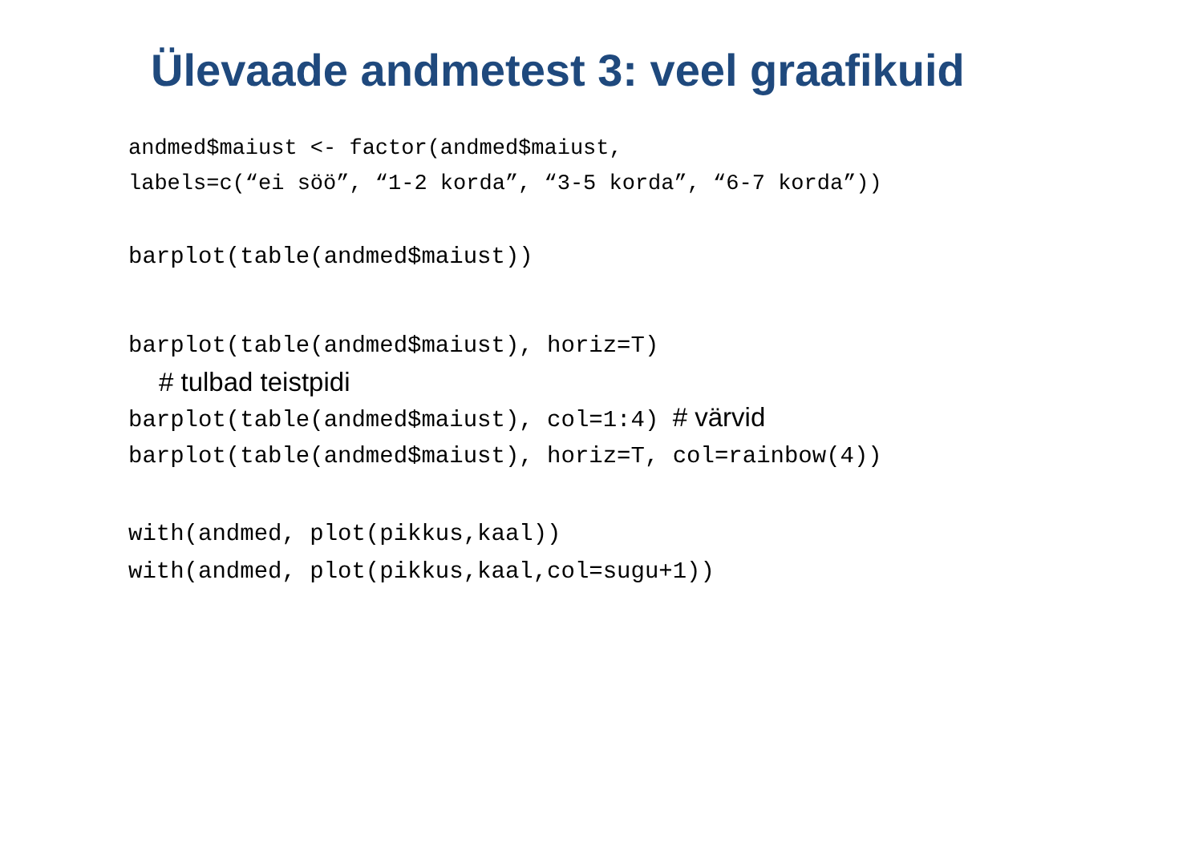Ülevaade andmetest 3: veel graafikuid
andmed$maiust <- factor(andmed$maiust,
labels=c(“ei söö”, “1-2 korda”, “3-5 korda”, “6-7 korda”))
barplot(table(andmed$maiust))
barplot(table(andmed$maiust), horiz=T)
# tulbad teistpidi
barplot(table(andmed$maiust), col=1:4) # värvid
barplot(table(andmed$maiust), horiz=T, col=rainbow(4))
with(andmed, plot(pikkus,kaal))
with(andmed, plot(pikkus,kaal,col=sugu+1))